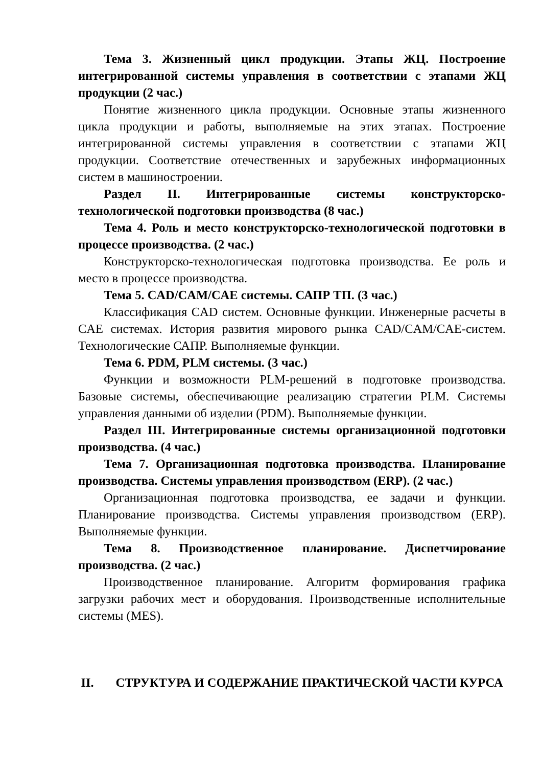Тема 3. Жизненный цикл продукции. Этапы ЖЦ. Построение интегрированной системы управления в соответствии с этапами ЖЦ продукции (2 час.)
Понятие жизненного цикла продукции. Основные этапы жизненного цикла продукции и работы, выполняемые на этих этапах. Построение интегрированной системы управления в соответствии с этапами ЖЦ продукции. Соответствие отечественных и зарубежных информационных систем в машиностроении.
Раздел II. Интегрированные системы конструкторско-технологической подготовки производства (8 час.)
Тема 4. Роль и место конструкторско-технологической подготовки в процессе производства. (2 час.)
Конструкторско-технологическая подготовка производства. Ее роль и место в процессе производства.
Тема 5. CAD/CAM/CAE системы. САПР ТП. (3 час.)
Классификация CAD систем. Основные функции. Инженерные расчеты в CAE системах. История развития мирового рынка CAD/CAM/CAE-систем. Технологические САПР. Выполняемые функции.
Тема 6. PDM, PLM системы. (3 час.)
Функции и возможности PLM-решений в подготовке производства. Базовые системы, обеспечивающие реализацию стратегии PLM. Системы управления данными об изделии (PDM). Выполняемые функции.
Раздел III. Интегрированные системы организационной подготовки производства. (4 час.)
Тема 7. Организационная подготовка производства. Планирование производства. Системы управления производством (ERP). (2 час.)
Организационная подготовка производства, ее задачи и функции. Планирование производства. Системы управления производством (ERP). Выполняемые функции.
Тема 8. Производственное планирование. Диспетчирование производства. (2 час.)
Производственное планирование. Алгоритм формирования графика загрузки рабочих мест и оборудования. Производственные исполнительные системы (MES).
II. СТРУКТУРА И СОДЕРЖАНИЕ ПРАКТИЧЕСКОЙ ЧАСТИ КУРСА